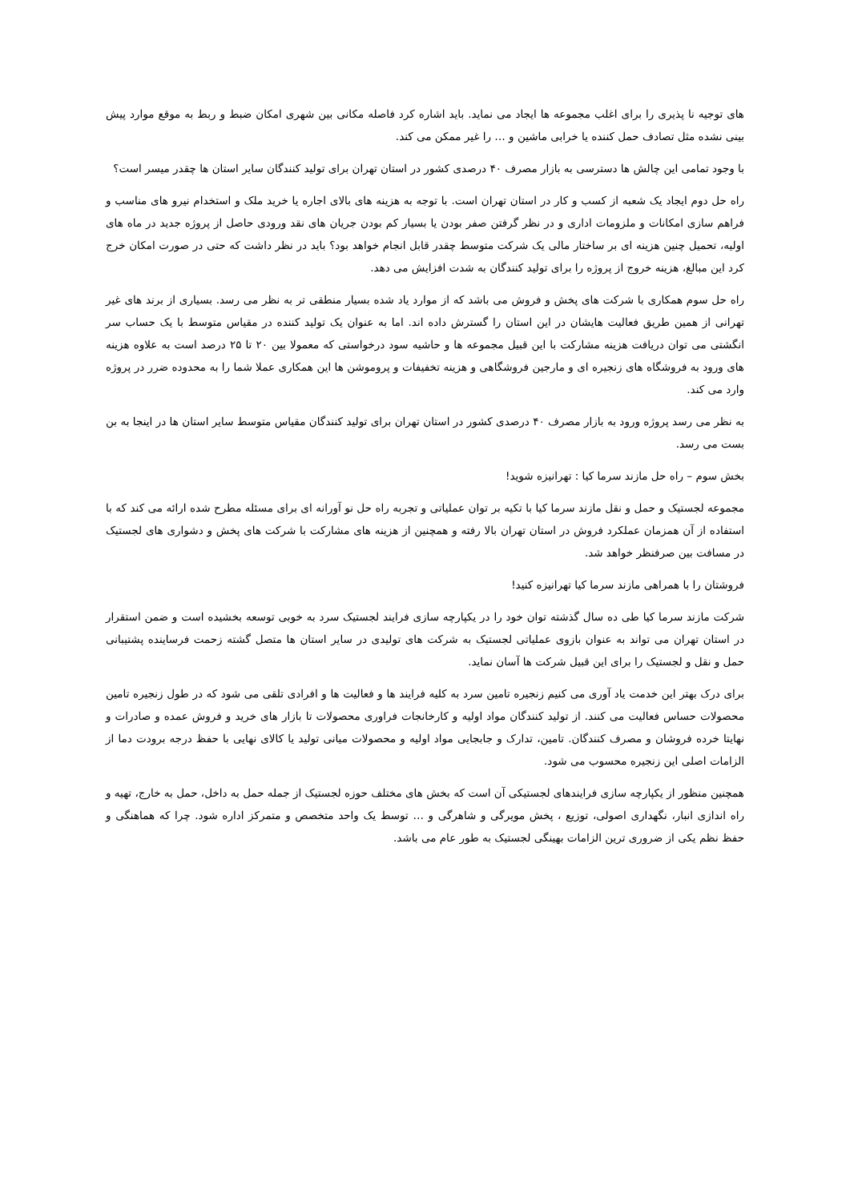های توجیه نا پذیری را برای اغلب مجموعه ها ایجاد می نماید. باید اشاره کرد فاصله مکانی بین شهری امکان ضبط و ربط به موقع موارد پیش بینی نشده مثل تصادف حمل کننده یا خرابی ماشین و … را غیر ممکن می کند.
با وجود تمامی این چالش ها دسترسی به بازار مصرف ۴۰ درصدی کشور در استان تهران برای تولید کنندگان سایر استان ها چقدر میسر است؟
راه حل دوم ایجاد یک شعبه از کسب و کار در استان تهران است. با توجه به هزینه های بالای اجاره یا خرید ملک و استخدام نیرو های مناسب و فراهم سازی امکانات و ملزومات اداری و در نظر گرفتن صفر بودن یا بسیار کم بودن جریان های نقد ورودی حاصل از پروژه جدید در ماه های اولیه، تحمیل چنین هزینه ای بر ساختار مالی یک شرکت متوسط چقدر قابل انجام خواهد بود؟ باید در نظر داشت که حتی در صورت امکان خرج کرد این مبالغ، هزینه خروج از پروژه را برای تولید کنندگان به شدت افزایش می دهد.
راه حل سوم همکاری با شرکت های پخش و فروش می باشد که از موارد یاد شده بسیار منطقی تر به نظر می رسد. بسیاری از برند های غیر تهرانی از همین طریق فعالیت هایشان در این استان را گسترش داده اند. اما به عنوان یک تولید کننده در مقیاس متوسط با یک حساب سر انگشتی می توان دریافت هزینه مشارکت با این قبیل مجموعه ها و حاشیه سود درخواستی که معمولا بین ۲۰ تا ۲۵ درصد است به علاوه هزینه های ورود به فروشگاه های زنجیره ای و مارجین فروشگاهی و هزینه تخفیفات و پروموشن ها این همکاری عملا شما را به محدوده ضرر در پروژه وارد می کند.
به نظر می رسد پروژه ورود به بازار مصرف ۴۰ درصدی کشور در استان تهران برای تولید کنندگان مقیاس متوسط سایر استان ها در اینجا به بن بست می رسد.
بخش سوم – راه حل مازند سرما کیا : تهرانیزه شوید!
مجموعه لجستیک و حمل و نقل مازند سرما کیا با تکیه بر توان عملیاتی و تجربه راه حل نو آورانه ای برای مسئله مطرح شده ارائه می کند که با استفاده از آن همزمان عملکرد فروش در استان تهران بالا رفته و همچنین از هزینه های مشارکت با شرکت های پخش و دشواری های لجستیک در مسافت بین صرفنظر خواهد شد.
فروشتان را با همراهی مازند سرما کیا تهرانیزه کنید!
شرکت مازند سرما کیا طی ده سال گذشته توان خود را در یکپارچه سازی فرایند لجستیک سرد به خوبی توسعه بخشیده است و ضمن استقرار در استان تهران می تواند به عنوان بازوی عملیاتی لجستیک به شرکت های تولیدی در سایر استان ها متصل گشته زحمت فرساینده پشتیبانی حمل و نقل و لجستیک را برای این قبیل شرکت ها آسان نماید.
برای درک بهتر این خدمت یاد آوری می کنیم زنجیره تامین سرد به کلیه فرایند ها و فعالیت ها و افرادی تلقی می شود که در طول زنجیره تامین محصولات حساس فعالیت می کنند. از تولید کنندگان مواد اولیه و کارخانجات فراوری محصولات تا بازار های خرید و فروش عمده و صادرات و نهایتا خرده فروشان و مصرف کنندگان. تامین، تدارک و جابجایی مواد اولیه و محصولات میانی تولید یا کالای نهایی با حفظ درجه برودت دما از الزامات اصلی این زنجیره محسوب می شود.
همچنین منظور از یکپارچه سازی فرایندهای لجستیکی آن است که بخش های مختلف حوزه لجستیک از جمله حمل به داخل، حمل به خارج، تهیه و راه اندازی انبار، نگهداری اصولی، توزیع ، پخش مویرگی و شاهرگی و … توسط یک واحد متخصص و متمرکز اداره شود. چرا که هماهنگی و حفظ نظم یکی از ضروری ترین الزامات بهینگی لجستیک به طور عام می باشد.